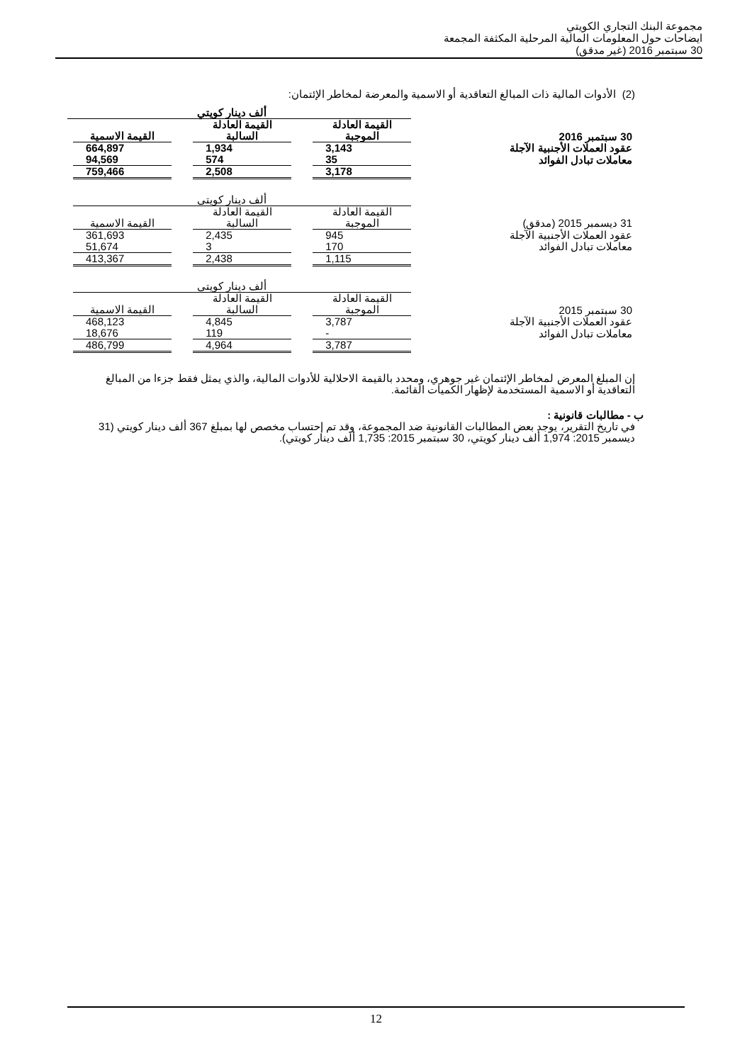مجموعة البنك التجاري الكويتي
ايضاحات حول المعلومات المالية المرحلية المكثفة المجمعة
30 سبتمبر 2016 (غير مدقق)
(2) الأدوات المالية ذات المبالغ التعاقدية أو الاسمية والمعرضة لمخاطر الإئتمان:
| | | | ألف دينار كويتي | | | |
| 30 سبتمبر 2016 | القيمة العادلة الموجبة | | القيمة العادلة السالبة | | القيمة الاسمية | |
| عقود العملات الأجنبية الآجلة | 3,143 | | 1,934 | | 664,897 | |
| معاملات تبادل الفوائد | 35 | | 574 | | 94,569 | |
| | 3,178 | | 2,508 | | 759,466 | |
| | | | ألف دينار كويتي | | | |
| 31 ديسمبر 2015 (مدقق) | القيمة العادلة الموجبة | | القيمة العادلة السالبة | | القيمة الاسمية | |
| عقود العملات الأجنبية الآجلة | 945 | | 2,435 | | 361,693 | |
| معاملات تبادل الفوائد | 170 | | 3 | | 51,674 | |
| | 1,115 | | 2,438 | | 413,367 | |
| | | | ألف دينار كويتي | | | |
| 30 سبتمبر 2015 | القيمة العادلة الموجبة | | القيمة العادلة السالبة | | القيمة الاسمية | |
| عقود العملات الأجنبية الآجلة | 3,787 | | 4,845 | | 468,123 | |
| معاملات تبادل الفوائد | - | | 119 | | 18,676 | |
| | 3,787 | | 4,964 | | 486,799 | |
إن المبلغ المعرض لمخاطر الإئتمان غير جوهري، ومحدد بالقيمة الاحلالية للأدوات المالية، والذي يمثل فقط جزءا من المبالغ التعاقدية أو الاسمية المستخدمة لإظهار الكميات القائمة.
ب - مطالبات قانونية :
في تاريخ التقرير، يوجد بعض المطالبات القانونية ضد المجموعة، وقد تم إحتساب مخصص لها بمبلغ 367 ألف دينار كويتي (31 ديسمبر 2015: 1,974 ألف دينار كويتي، 30 سبتمبر 2015: 1,735 ألف دينار كويتي).
12